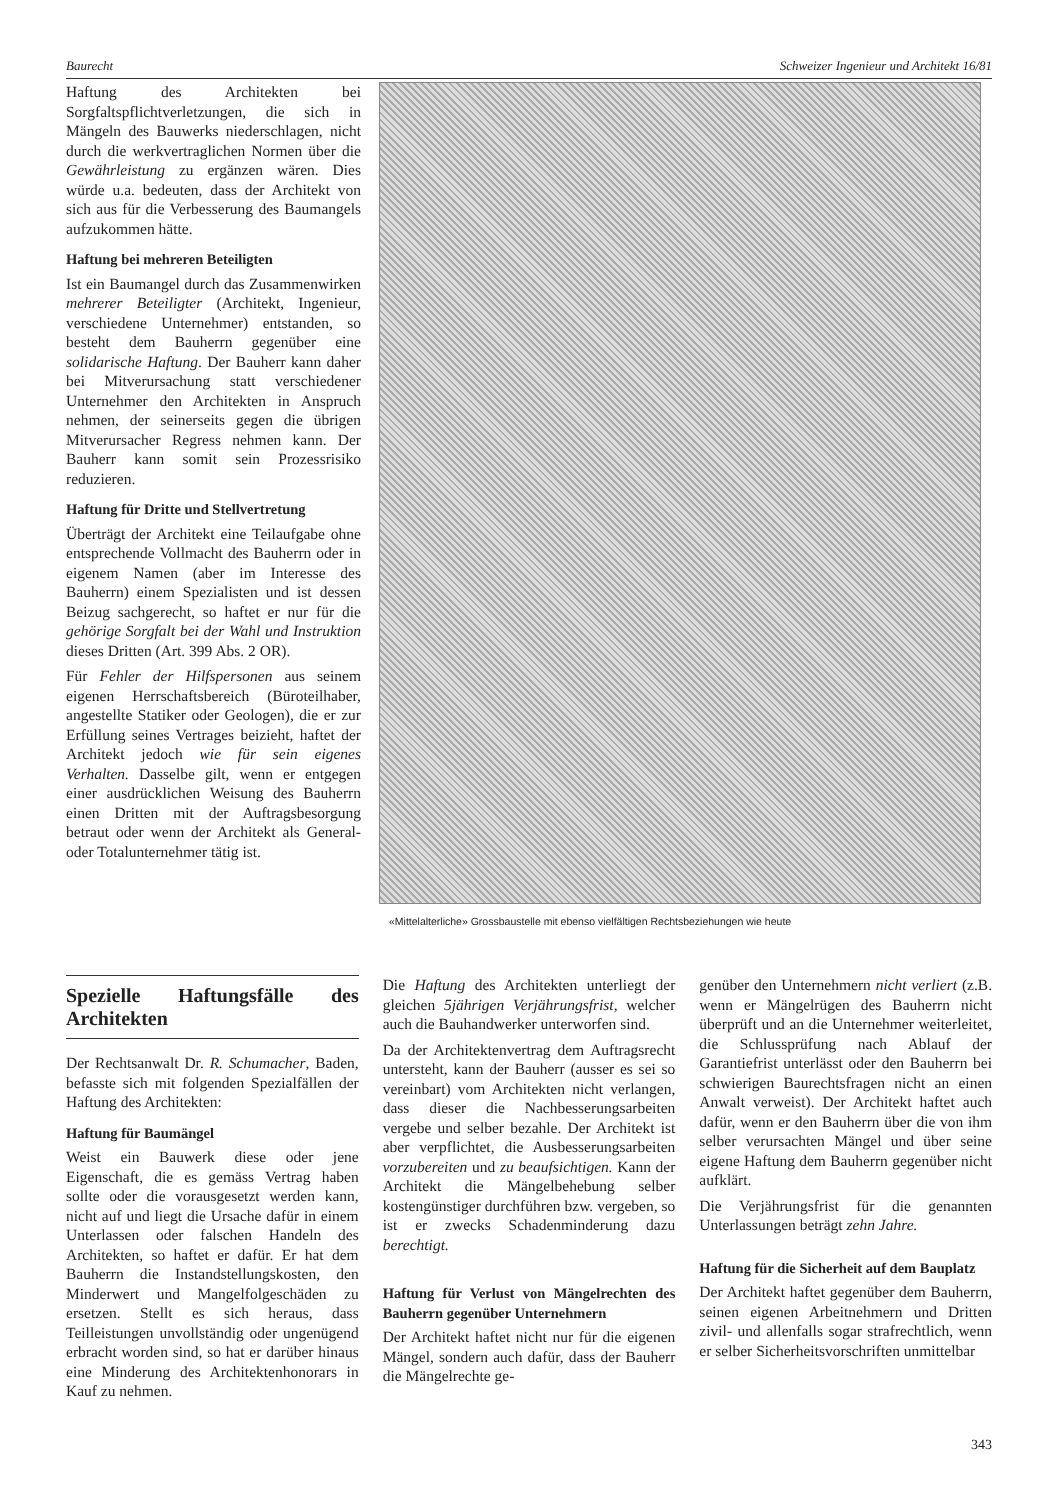Baurecht Schweizer Ingenieur und Architekt 16/81
Haftung des Architekten bei Sorgfaltspflichtverletzungen, die sich in Mängeln des Bauwerks niederschlagen, nicht durch die werkvertraglichen Normen über die Gewährleistung zu ergänzen wären. Dies würde u.a. bedeuten, dass der Architekt von sich aus für die Verbesserung des Baumangels aufzukommen hätte.
Haftung bei mehreren Beteiligten
Ist ein Baumangel durch das Zusammenwirken mehrerer Beteiligter (Architekt, Ingenieur, verschiedene Unternehmer) entstanden, so besteht dem Bauherrn gegenüber eine solidarische Haftung. Der Bauherr kann daher bei Mitverursachung statt verschiedener Unternehmer den Architekten in Anspruch nehmen, der seinerseits gegen die übrigen Mitverursacher Regress nehmen kann. Der Bauherr kann somit sein Prozessrisiko reduzieren.
Haftung für Dritte und Stellvertretung
Überträgt der Architekt eine Teilaufgabe ohne entsprechende Vollmacht des Bauherrn oder in eigenem Namen (aber im Interesse des Bauherrn) einem Spezialisten und ist dessen Beizug sachgerecht, so haftet er nur für die gehörige Sorgfalt bei der Wahl und Instruktion dieses Dritten (Art. 399 Abs. 2 OR).
Für Fehler der Hilfspersonen aus seinem eigenen Herrschaftsbereich (Büroteilhaber, angestellte Statiker oder Geologen), die er zur Erfüllung seines Vertrages beizieht, haftet der Architekt jedoch wie für sein eigenes Verhalten. Dasselbe gilt, wenn er entgegen einer ausdrücklichen Weisung des Bauherrn einen Dritten mit der Auftragsbesorgung betraut oder wenn der Architekt als General- oder Totalunternehmer tätig ist.
«Mittelalterliche» Grossbaustelle mit ebenso vielfältigen Rechtsbeziehungen wie heute
Spezielle Haftungsfälle des Architekten
Der Rechtsanwalt Dr. R. Schumacher, Baden, befasste sich mit folgenden Spezialfällen der Haftung des Architekten:
Haftung für Baumängel
Weist ein Bauwerk diese oder jene Eigenschaft, die es gemäss Vertrag haben sollte oder die vorausgesetzt werden kann, nicht auf und liegt die Ursache dafür in einem Unterlassen oder falschen Handeln des Architekten, so haftet er dafür. Er hat dem Bauherrn die Instandstellungskosten, den Minderwert und Mangelfolgeschäden zu ersetzen. Stellt es sich heraus, dass Teilleistungen unvollständig oder ungenügend erbracht worden sind, so hat er darüber hinaus eine Minderung des Architektenhonorars in Kauf zu nehmen.
Die Haftung des Architekten unterliegt der gleichen 5jährigen Verjährungsfrist, welcher auch die Bauhandwerker unterworfen sind.
Da der Architektenvertrag dem Auftragsrecht untersteht, kann der Bauherr (ausser es sei so vereinbart) vom Architekten nicht verlangen, dass dieser die Nachbesserungsarbeiten vergebe und selber bezahle. Der Architekt ist aber verpflichtet, die Ausbesserungsarbeiten vorzubereiten und zu beaufsichtigen. Kann der Architekt die Mängelbehebung selber kostengünstiger durchführen bzw. vergeben, so ist er zwecks Schadenminderung dazu berechtigt.
Haftung für Verlust von Mängelrechten des Bauherrn gegenüber Unternehmern
Der Architekt haftet nicht nur für die eigenen Mängel, sondern auch dafür, dass der Bauherr die Mängelrechte ge-
genüber den Unternehmern nicht verliert (z.B. wenn er Mängelrügen des Bauherrn nicht überprüft und an die Unternehmer weiterleitet, die Schlussprüfung nach Ablauf der Garantiefrist unterlässt oder den Bauherrn bei schwierigen Baurechtsfragen nicht an einen Anwalt verweist). Der Architekt haftet auch dafür, wenn er den Bauherrn über die von ihm selber verursachten Mängel und über seine eigene Haftung dem Bauherrn gegenüber nicht aufklärt.
Die Verjährungsfrist für die genannten Unterlassungen beträgt zehn Jahre.
Haftung für die Sicherheit auf dem Bauplatz
Der Architekt haftet gegenüber dem Bauherrn, seinen eigenen Arbeitnehmern und Dritten zivil- und allenfalls sogar strafrechtlich, wenn er selber Sicherheitsvorschriften unmittelbar
343